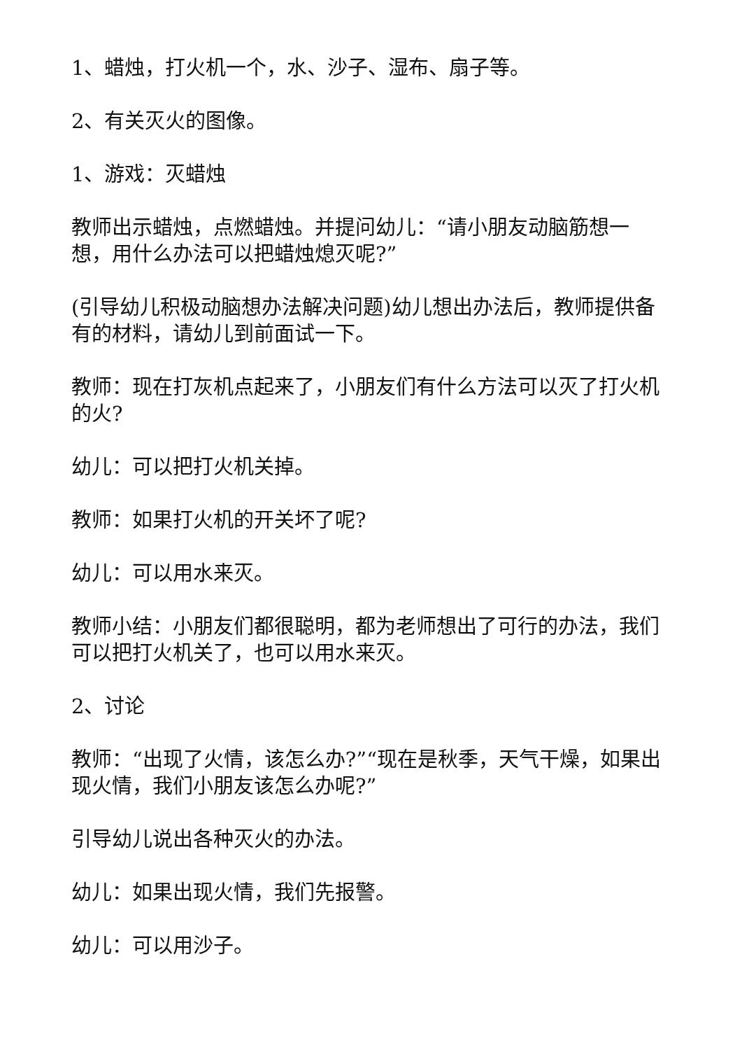1、蜡烛，打火机一个，水、沙子、湿布、扇子等。
2、有关灭火的图像。
1、游戏：灭蜡烛
教师出示蜡烛，点燃蜡烛。并提问幼儿：“请小朋友动脑筋想一想，用什么办法可以把蜡烛熄灭呢?”
(引导幼儿积极动脑想办法解决问题)幼儿想出办法后，教师提供备有的材料，请幼儿到前面试一下。
教师：现在打灰机点起来了，小朋友们有什么方法可以灭了打火机的火?
幼儿：可以把打火机关掉。
教师：如果打火机的开关坏了呢?
幼儿：可以用水来灭。
教师小结：小朋友们都很聪明，都为老师想出了可行的办法，我们可以把打火机关了，也可以用水来灭。
2、讨论
教师：“出现了火情，该怎么办?”“现在是秋季，天气干燥，如果出现火情，我们小朋友该怎么办呢?”
引导幼儿说出各种灭火的办法。
幼儿：如果出现火情，我们先报警。
幼儿：可以用沙子。